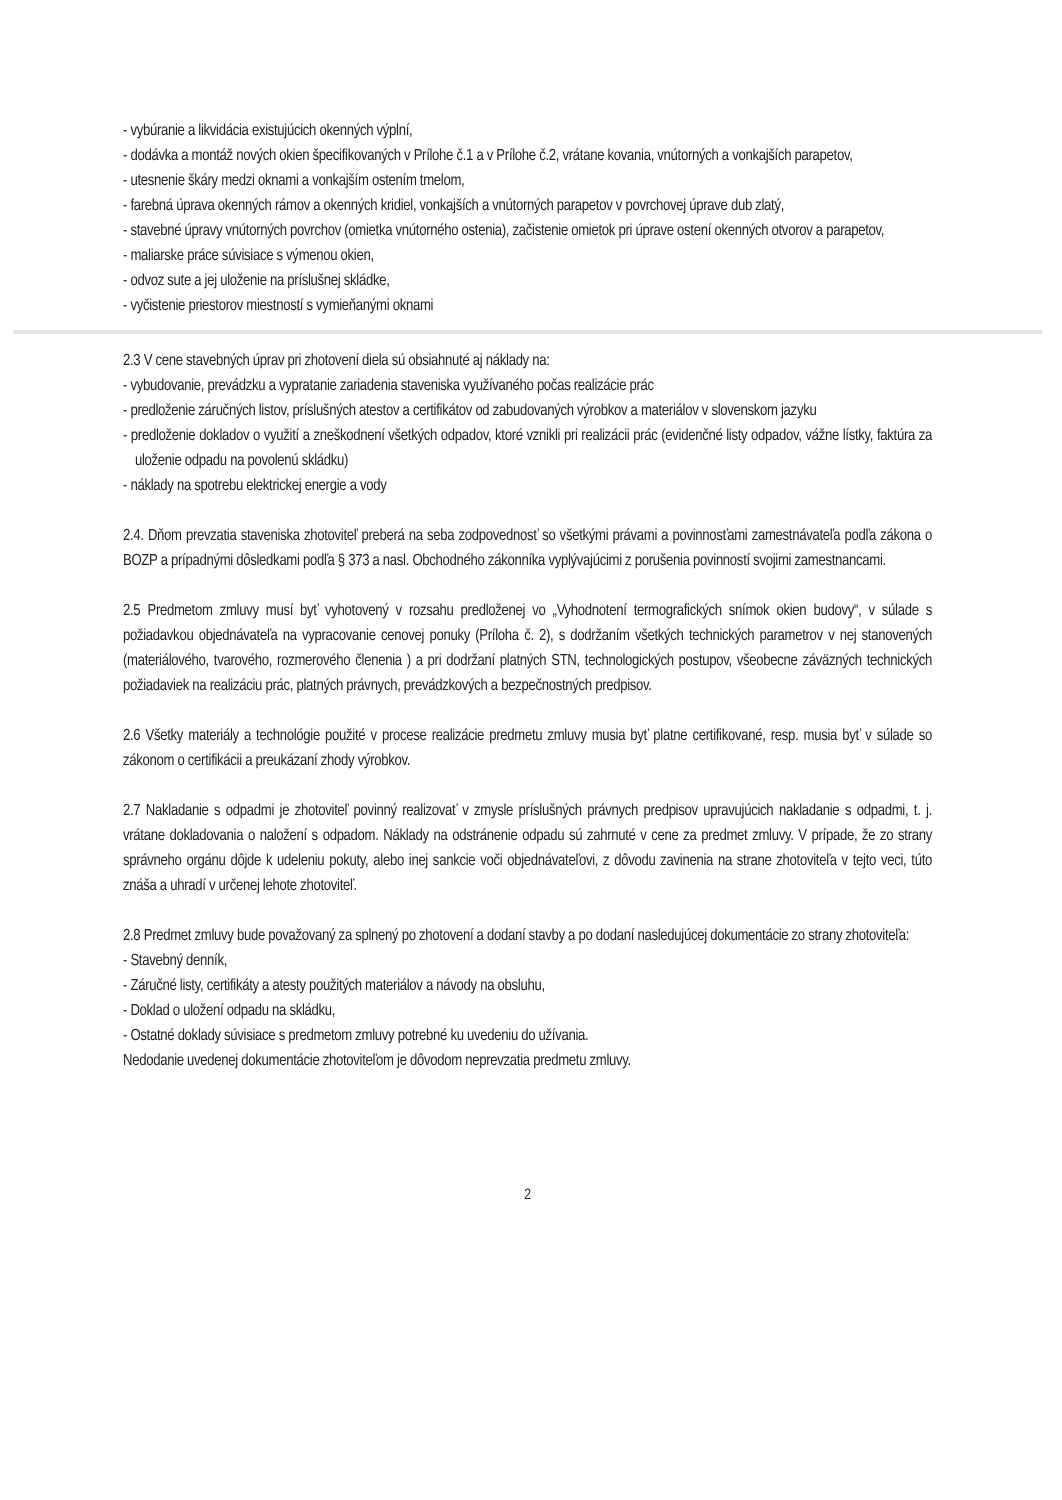- vybúranie a likvidácia existujúcich okenných výplní,
- dodávka a montáž nových okien špecifikovaných v Prílohe č.1 a v Prílohe č.2, vrátane kovania, vnútorných a vonkajších parapetov,
- utesnenie škáry medzi oknami a vonkajším ostením tmelom,
- farebná úprava okenných rámov a okenných kridiel, vonkajších a vnútorných parapetov v povrchovej úprave dub zlatý,
- stavebné úpravy vnútorných povrchov (omietka vnútorného ostenia), začistenie omietok pri úprave ostení okenných otvorov a parapetov,
- maliarske práce súvisiace s výmenou okien,
- odvoz sute a jej uloženie na príslušnej skládke,
- vyčistenie priestorov miestností s vymieňanými oknami
2.3 V cene stavebných úprav pri zhotovení diela sú obsiahnuté aj náklady na:
- vybudovanie, prevádzku a vypratanie zariadenia staveniska využívaného počas realizácie prác
- predloženie záručných listov, príslušných atestov a certifikátov od zabudovaných výrobkov a materiálov v slovenskom jazyku
- predloženie dokladov o využití a zneškodnení všetkých odpadov, ktoré vznikli pri realizácii prác (evidenčné listy odpadov, vážne lístky, faktúra za uloženie odpadu na povolenú skládku)
- náklady na spotrebu elektrickej energie a vody
2.4. Dňom prevzatia staveniska zhotoviteľ preberá na seba zodpovednosť so všetkými právami a povinnosťami zamestnávateľa podľa zákona o BOZP a prípadnými dôsledkami podľa § 373 a nasl. Obchodného zákonníka vyplývajúcimi z porušenia povinností svojimi zamestnancami.
2.5 Predmetom zmluvy musí byť vyhotovený v rozsahu predloženej vo „Vyhodnotení termografických snímok okien budovy“, v súlade s požiadavkou objednávateľa na vypracovanie cenovej ponuky (Príloha č. 2), s dodržaním všetkých technických parametrov v nej stanovených (materiálového, tvarového, rozmerového členenia ) a pri dodržaní platných STN, technologických postupov, všeobecne záväzných technických požiadaviek na realizáciu prác, platných právnych, prevádzkových a bezpečnostných predpisov.
2.6 Všetky materiály a technológie použité v procese realizácie predmetu zmluvy musia byť platne certifikované, resp. musia byť v súlade so zákonom o certifikácii a preukázaní zhody výrobkov.
2.7 Nakladanie s odpadmi je zhotoviteľ povinný realizovať v zmysle príslušných právnych predpisov upravujúcich nakladanie s odpadmi, t. j. vrátane dokladovania o naložení s odpadom. Náklady na odstránenie odpadu sú zahrnuté v cene za predmet zmluvy. V prípade, že zo strany správneho orgánu dôjde k udeleniu pokuty, alebo inej sankcie voči objednávateľovi, z dôvodu zavinenia na strane zhotoviteľa v tejto veci, túto znáša a uhradí v určenej lehote zhotoviteľ.
2.8 Predmet zmluvy bude považovaný za splnený po zhotovení a dodaní stavby a po dodaní nasledujúcej dokumentácie zo strany zhotoviteľa:
- Stavebný denník,
- Záručné listy, certifikáty a atesty použitých materiálov a návody na obsluhu,
- Doklad o uložení odpadu na skládku,
- Ostatné doklady súvisiace s predmetom zmluvy potrebné ku uvedeniu do užívania.
Nedodanie uvedenej dokumentácie zhotoviteľom je dôvodom neprevzatia predmetu zmluvy.
2